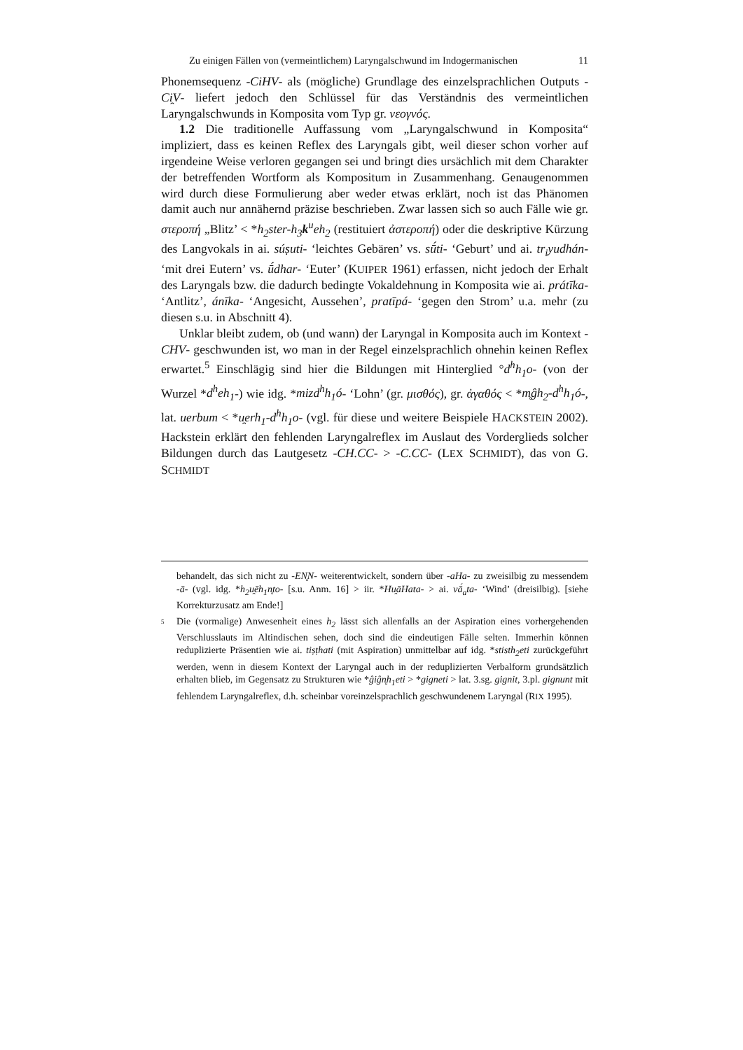Zu einigen Fällen von (vermeintlichem) Laryngalschwund im Indogermanischen 11
Phonemsequenz -CiHV- als (mögliche) Grundlage des einzelsprachlichen Outputs -Ci̯V- liefert jedoch den Schlüssel für das Verständnis des vermeintlichen Laryngalschwunds in Komposita vom Typ gr. νεογνός.
1.2 Die traditionelle Auffassung vom „Laryngalschwund in Komposita“ impliziert, dass es keinen Reflex des Laryngals gibt, weil dieser schon vorher auf irgendeine Weise verloren gegangen sei und bringt dies ursächlich mit dem Charakter der betreffenden Wortform als Kompositum in Zusammenhang. Genaugenommen wird durch diese Formulierung aber weder etwas erklärt, noch ist das Phänomen damit auch nur annähernd präzise beschrieben. Zwar lassen sich so auch Fälle wie gr. στεροπή „Blitz’ < *h<sub>2</sub>ster-h<sub>3</sub>k<sup>u</sup>eh<sub>2</sub> (restituiert ἀστεροπή) oder die deskriptive Kürzung des Langvokals in ai. súṣuti- ‘leichtes Gebären’ vs. sū́ti- ‘Geburt’ und ai. tr<sub>i</sub>yudhán- ‘mit drei Eutern’ vs. ū́dhar- ‘Euter’ (KUIPER 1961) erfassen, nicht jedoch der Erhalt des Laryngals bzw. die dadurch bedingte Vokaldehnung in Komposita wie ai. prátīka- ‘Antlitz’, ánīka- ‘Angesicht, Aussehen’, pratīpá- ‘gegen den Strom’ u.a. mehr (zu diesen s.u. in Abschnitt 4).
Unklar bleibt zudem, ob (und wann) der Laryngal in Komposita auch im Kontext -CHV- geschwunden ist, wo man in der Regel einzelsprachlich ohnehin keinen Reflex erwartet.<sup>5</sup> Einschlägig sind hier die Bildungen mit Hinterglied °d<sup>h</sup>h<sub>1</sub>o- (von der Wurzel *d<sup>h</sup>eh<sub>1</sub>-) wie idg. *mizd<sup>h</sup>h<sub>1</sub>ó- ‘Lohn’ (gr. μισθός), gr. ἀγαθός < *m̥ĝh<sub>2</sub>-d<sup>h</sup>h<sub>1</sub>ó-, lat. uerbum < *u̯erh<sub>1</sub>-d<sup>h</sup>h<sub>1</sub>o- (vgl. für diese und weitere Beispiele HACKSTEIN 2002). Hackstein erklärt den fehlenden Laryngalreflex im Auslaut des Vorderglieds solcher Bildungen durch das Lautgesetz -CH.CC- > -C.CC- (LEX SCHMIDT), das von G. SCHMIDT
behandelt, das sich nicht zu -EN̥N- weiterentwickelt, sondern über -aHa- zu zweisilbig zu messendem -ā- (vgl. idg. *h<sub>2</sub>u̯ēh<sub>1</sub>n̥to- [s.u. Anm. 16] > iir. *Hu̯āHata- > ai. vā́<sub>a</sub>ta- ‘Wind’ (dreisilbig). [siehe Korrekturzusatz am Ende!]
5
Die (vormalige) Anwesenheit eines h<sub>2</sub> lässt sich allenfalls an der Aspiration eines vorhergehenden Verschlusslauts im Altindischen sehen, doch sind die eindeutigen Fälle selten. Immerhin können reduplizierte Präsentien wie ai. tiṣṭhati (mit Aspiration) unmittelbar auf idg. *stisth<sub>2</sub>eti zurückgeführt werden, wenn in diesem Kontext der Laryngal auch in der reduplizierten Verbalform grundsätzlich erhalten blieb, im Gegensatz zu Strukturen wie *ĝiĝn̥h<sub>1</sub>eti > *gigneti > lat. 3.sg. gignit, 3.pl. gignunt mit fehlendem Laryngalreflex, d.h. scheinbar voreinzelsprachlich geschwundenem Laryngal (RIX 1995).